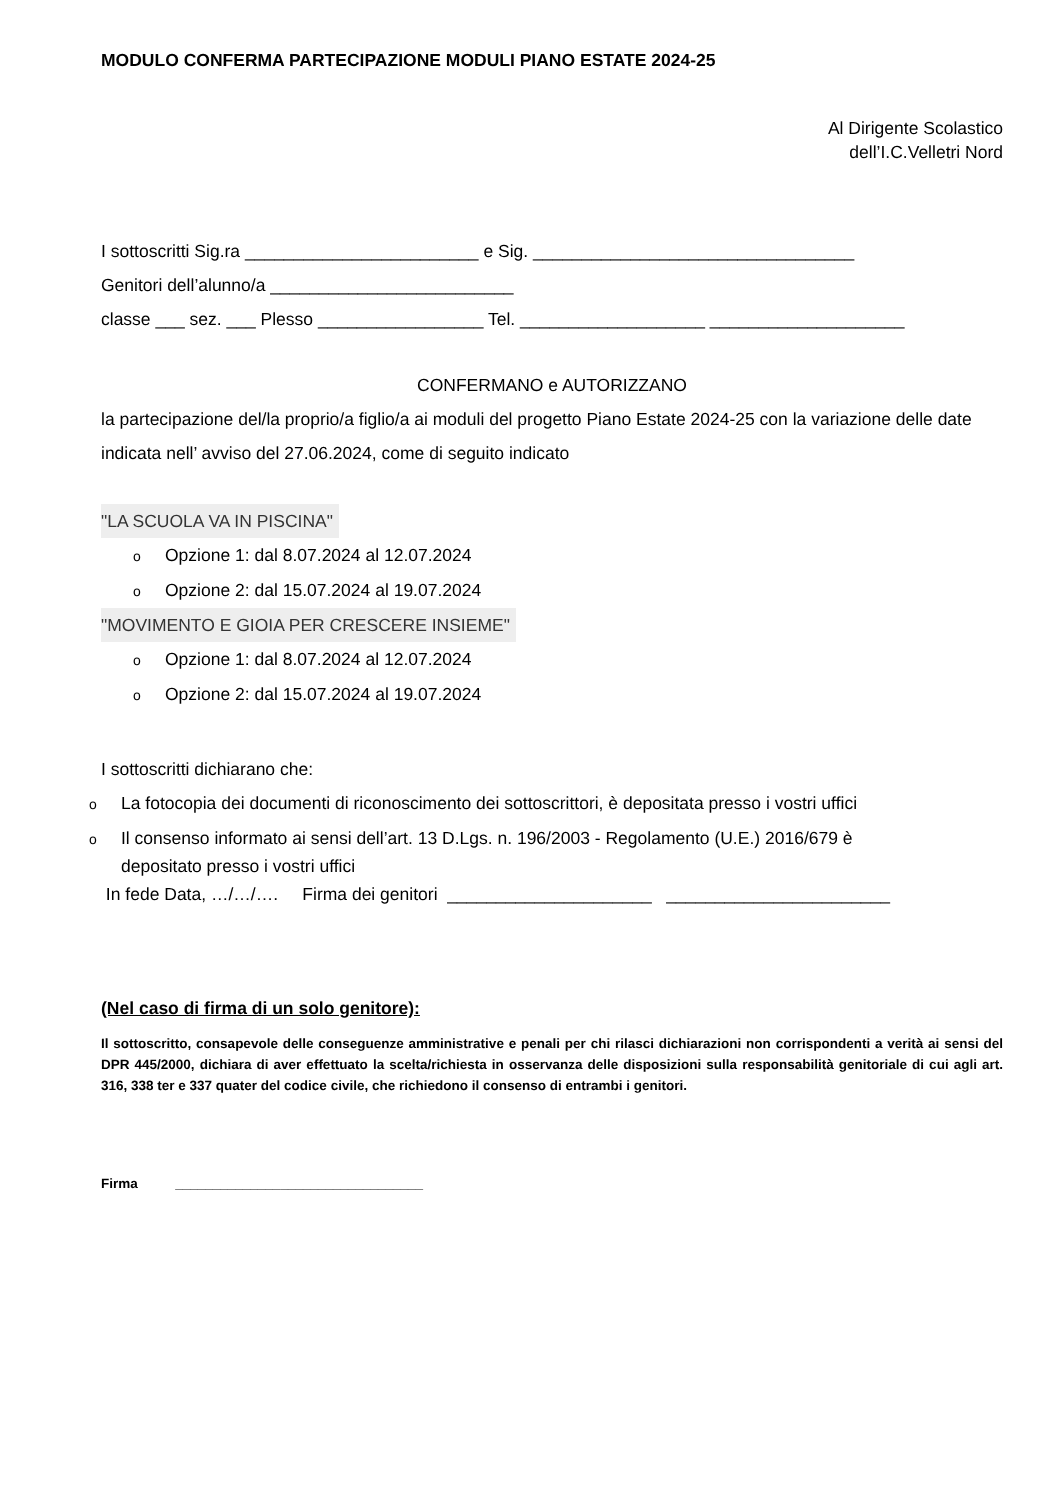MODULO CONFERMA PARTECIPAZIONE MODULI PIANO ESTATE 2024-25
Al Dirigente Scolastico
dell’I.C.Velletri Nord
I sottoscritti Sig.ra ________________________ e Sig. _________________________________
Genitori dell’alunno/a _________________________
classe ___ sez. ___ Plesso _________________ Tel. ___________________ ____________________
CONFERMANO e AUTORIZZANO
la partecipazione del/la proprio/a figlio/a ai moduli del progetto Piano Estate 2024-25 con la variazione delle date indicata nell’ avviso del 27.06.2024, come di seguito indicato
"LA SCUOLA VA IN PISCINA"
o Opzione 1: dal 8.07.2024 al 12.07.2024
o Opzione 2: dal 15.07.2024 al 19.07.2024
"MOVIMENTO E GIOIA PER CRESCERE INSIEME"
o Opzione 1: dal 8.07.2024 al 12.07.2024
o Opzione 2: dal 15.07.2024 al 19.07.2024
I sottoscritti dichiarano che:
o La fotocopia dei documenti di riconoscimento dei sottoscrittori, è depositata presso i vostri uffici
o Il consenso informato ai sensi dell’art. 13 D.Lgs. n. 196/2003 - Regolamento (U.E.) 2016/679 è
depositato presso i vostri uffici
In fede Data, …/…/…. Firma dei genitori _____________________ _______________________
(Nel caso di firma di un solo genitore):
Il sottoscritto, consapevole delle conseguenze amministrative e penali per chi rilasci dichiarazioni non corrispondenti a verità ai sensi del DPR 445/2000, dichiara di aver effettuato la scelta/richiesta in osservanza delle disposizioni sulla responsabilità genitoriale di cui agli art. 316, 338 ter e 337 quater del codice civile, che richiedono il consenso di entrambi i genitori.
Firma _________________________________